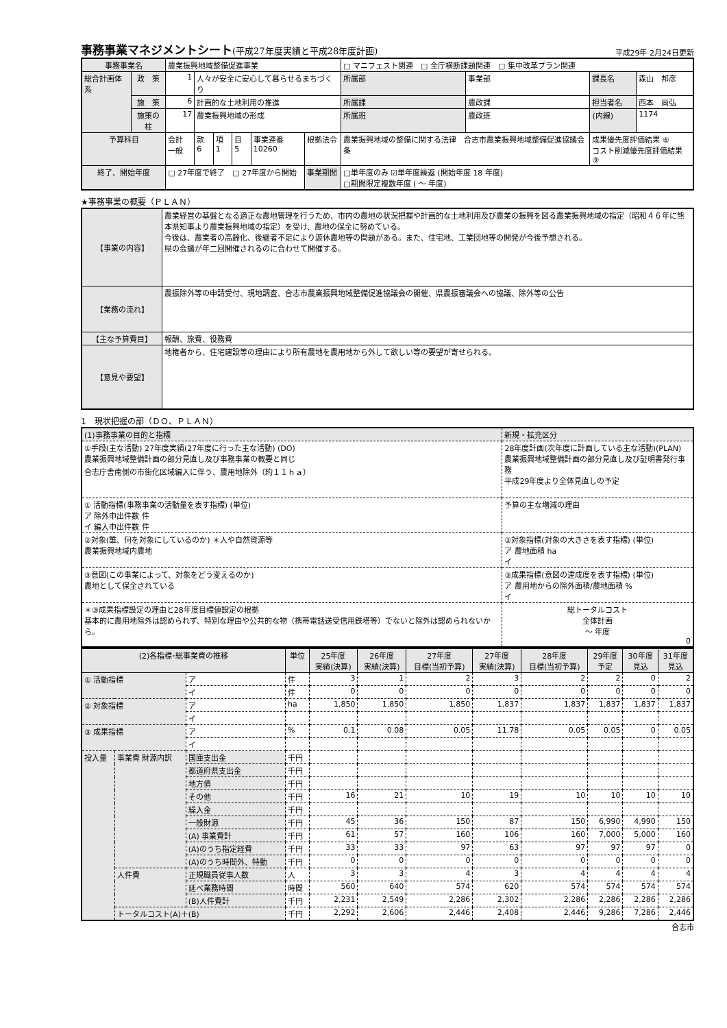事務事業マネジメントシート(平成27年度実績と平成28年度計画)
平成29年 2月24日更新
| 事務事業名 | | 農業振興地域整備促進事業 | | | | | | □ マニフェスト関連 □ 全庁横断課題関連 □ 集中改革プラン関連 | | | |
| 総合計画体系 | 政 策 | 1 | 人々が安全に安心して暮らせるまちづくり | | | | | 所属部 | 事業部 | 課長名 | 森山 邦彦 |
| | 施 策 | 6 | 計画的な土地利用の推進 | | | | | 所属課 | 農政課 | 担当者名 | 西本 尚弘 |
| | 施策の柱 | 17 | 農業振興地域の形成 | | | | | 所属班 | 農政班 | (内線) | 1174 |
| 予算科目 | | 会計 一般 | 款 6 | 項 1 | 目 5 | 事業連番 10260 | 根拠法令 | 農業振興地域の整備に関する法律 合志市農業振興地域整備促進協議会条 | | 成果優先度評価結果 ⑥ コスト削減優先度評価結果 ⑨ | |
| 終了、開始年度 | | □ 27年度で終了 □ 27年度から開始 | | | | | 事業期間 | □単年度のみ ☑単年度繰返 (開始年度 18 年度) □期間限定複数年度 ( ～ 年度) | | | |
★事務事業の概要（ＰＬＡＮ）
| 【事業の内容】 | 農業経営の基盤となる適正な農地管理を行うため、市内の農地の状況把握や計画的な土地利用及び農業の振興を図る農業振興地域の指定（昭和４６年に熊本県知事より農業振興地域の指定）を受け、農地の保全に努めている。 今後は、農業者の高齢化、後継者不足により遊休農地等の問題がある。また、住宅地、工業団地等の開発が今後予想される。 県の会議が年二回開催されるのに合わせて開催する。 |
| 【業務の流れ】 | 農振除外等の申請受付、現地調査、合志市農業振興地域整備促進協議会の開催、県農振審議会への協議、除外等の公告 |
| 【主な予算費目】 | 報酬、旅費、役務費 |
| 【意見や要望】 | 地権者から、住宅建設等の理由により所有農地を農用地から外して欲しい等の要望が寄せられる。 |
1　現状把握の部（ＤＯ、ＰＬＡＮ）
| (1)事務事業の目的と指標 | 新規・拡充区分 | |
| ①手段(主な活動) 27年度実績(27年度に行った主な活動) (DO) 農業振興地域整備計画の部分見直し及び事務事業の概要と同じ 合志庁舎南側の市街化区域編入に伴う、農用地除外（約１１ｈａ） | 28年度計画(次年度に計画している主な活動)(PLAN) 農業振興地域整備計画の部分見直し及び証明書発行事務 平成29年度より全体見直しの予定 | |
| ① 活動指標(事務事業の活動量を表す指標) (単位) ア 除外申出件数 件 イ 編入申出件数 件 | 予算の主な増減の理由 | |
| ②対象(誰、何を対象にしているのか) ＊人や自然資源等 農業振興地域内農地 | ②対象指標(対象の大きさを表す指標) (単位) ア 農地面積 ha イ | |
| ③意図(この事業によって、対象をどう変えるのか) 農地として保全されている | ③成果指標(意図の達成度を表す指標) (単位) ア 農用地からの除外面積/農地面積 % イ | |
| ＊③成果指標設定の理由と28年度目標値設定の根拠 基本的に農用地除外は認められず、特別な理由や公共的な物（携帯電話送受信用鉄塔等）でないと除外は認められないから。 | | 総トータルコスト 全体計画 ～ 年度 0 |
| (2)各指標･総事業費の推移 | | | 単位 | 25年度 実績(決算) | 26年度 実績(決算) | 27年度 目標(当初予算) | 27年度 実績(決算) | 28年度 目標(当初予算) | 29年度 予定 | 30年度 見込 | 31年度 見込 |
| --- | --- | --- | --- | --- | --- | --- | --- | --- | --- | --- | --- |
| ① 活動指標 | | ア | 件 | 3 | 1 | 2 | 3 | 2 | 2 | 0 | 2 |
| | | イ | 件 | 0 | 0 | 0 | 0 | 0 | 0 | 0 | 0 |
| ② 対象指標 | | ア | ha | 1,850 | 1,850 | 1,850 | 1,837 | 1,837 | 1,837 | 1,837 | 1,837 |
| | | イ | | | | | | | | | |
| ③ 成果指標 | | ア | % | 0.1 | 0.08 | 0.05 | 11.78 | 0.05 | 0.05 | 0 | 0.05 |
| | | イ | | | | | | | | | |
| 投入量 | 事業費 財源内訳 | 国庫支出金 | 千円 | | | | | | | | |
| | | 都道府県支出金 | 千円 | | | | | | | | |
| | | 地方債 | 千円 | | | | | | | | |
| | | その他 | 千円 | 16 | 21 | 10 | 19 | 10 | 10 | 10 | 10 |
| | | 繰入金 | 千円 | | | | | | | | |
| | | 一般財源 | 千円 | 45 | 36 | 150 | 87 | 150 | 6,990 | 4,990 | 150 |
| | | (A) 事業費計 | 千円 | 61 | 57 | 160 | 106 | 160 | 7,000 | 5,000 | 160 |
| | | (A)のうち指定経費 | 千円 | 33 | 33 | 97 | 63 | 97 | 97 | 97 | 0 |
| | | (A)のうち時間外、特勤 | 千円 | 0 | 0 | 0 | 0 | 0 | 0 | 0 | 0 |
| | 人件費 | 正規職員従事人数 | 人 | 3 | 3 | 4 | 3 | 4 | 4 | 4 | 4 |
| | | 延べ業務時間 | 時間 | 560 | 640 | 574 | 620 | 574 | 574 | 574 | 574 |
| | | (B)人件費計 | 千円 | 2,231 | 2,549 | 2,286 | 2,302 | 2,286 | 2,286 | 2,286 | 2,286 |
| | トータルコスト(A)＋(B) | | 千円 | 2,292 | 2,606 | 2,446 | 2,408 | 2,446 | 9,286 | 7,286 | 2,446 |
合志市